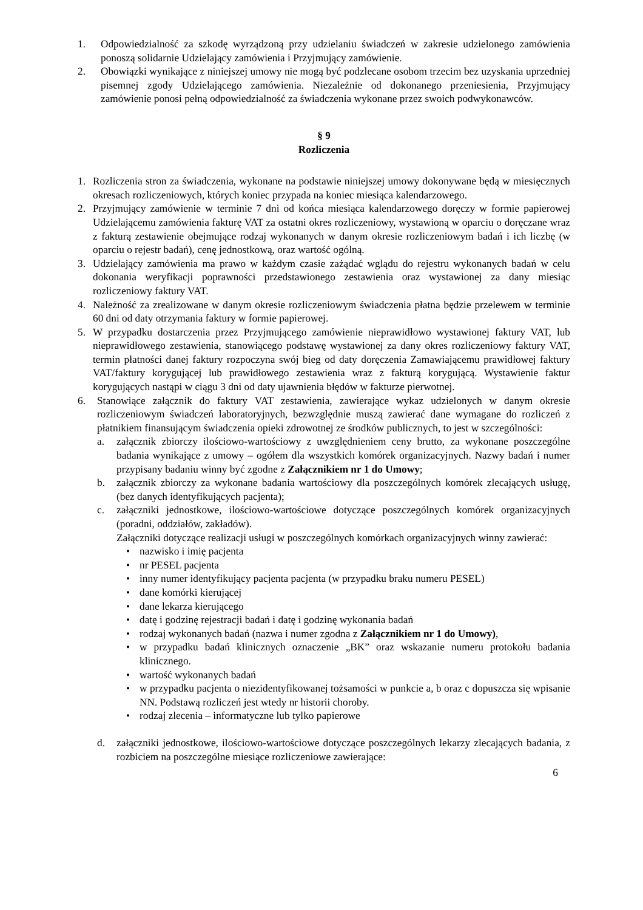1. Odpowiedzialność za szkodę wyrządzoną przy udzielaniu świadczeń w zakresie udzielonego zamówienia ponoszą solidarnie Udzielający zamówienia i Przyjmujący zamówienie.
2. Obowiązki wynikające z niniejszej umowy nie mogą być podzlecane osobom trzecim bez uzyskania uprzedniej pisemnej zgody Udzielającego zamówienia. Niezależnie od dokonanego przeniesienia, Przyjmujący zamówienie ponosi pełną odpowiedzialność za świadczenia wykonane przez swoich podwykonawców.
§ 9
Rozliczenia
1. Rozliczenia stron za świadczenia, wykonane na podstawie niniejszej umowy dokonywane będą w miesięcznych okresach rozliczeniowych, których koniec przypada na koniec miesiąca kalendarzowego.
2. Przyjmujący zamówienie w terminie 7 dni od końca miesiąca kalendarzowego doręczy w formie papierowej Udzielającemu zamówienia fakturę VAT za ostatni okres rozliczeniowy, wystawioną w oparciu o doręczane wraz z fakturą zestawienie obejmujące rodzaj wykonanych w danym okresie rozliczeniowym badań i ich liczbę (w oparciu o rejestr badań), cenę jednostkową, oraz wartość ogólną.
3. Udzielający zamówienia ma prawo w każdym czasie zażądać wglądu do rejestru wykonanych badań w celu dokonania weryfikacji poprawności przedstawionego zestawienia oraz wystawionej za dany miesiąc rozliczeniowy faktury VAT.
4. Należność za zrealizowane w danym okresie rozliczeniowym świadczenia płatna będzie przelewem w terminie 60 dni od daty otrzymania faktury w formie papierowej.
5. W przypadku dostarczenia przez Przyjmującego zamówienie nieprawidłowo wystawionej faktury VAT, lub nieprawidłowego zestawienia, stanowiącego podstawę wystawionej za dany okres rozliczeniowy faktury VAT, termin płatności danej faktury rozpoczyna swój bieg od daty doręczenia Zamawiającemu prawidłowej faktury VAT/faktury korygującej lub prawidłowego zestawienia wraz z fakturą korygującą. Wystawienie faktur korygujących nastąpi w ciągu 3 dni od daty ujawnienia błędów w fakturze pierwotnej.
6. Stanowiące załącznik do faktury VAT zestawienia, zawierające wykaz udzielonych w danym okresie rozliczeniowym świadczeń laboratoryjnych, bezwzględnie muszą zawierać dane wymagane do rozliczeń z płatnikiem finansującym świadczenia opieki zdrowotnej ze środków publicznych, to jest w szczególności:
a. załącznik zbiorczy ilościowo-wartościowy z uwzględnieniem ceny brutto, za wykonane poszczególne badania wynikające z umowy – ogółem dla wszystkich komórek organizacyjnych. Nazwy badań i numer przypisany badaniu winny być zgodne z Załącznikiem nr 1 do Umowy;
b. załącznik zbiorczy za wykonane badania wartościowy dla poszczególnych komórek zlecających usługę, (bez danych identyfikujących pacjenta);
c. załączniki jednostkowe, ilościowo-wartościowe dotyczące poszczególnych komórek organizacyjnych (poradni, oddziałów, zakładów).
Załączniki dotyczące realizacji usługi w poszczególnych komórkach organizacyjnych winny zawierać:
• nazwisko i imię pacjenta
• nr PESEL pacjenta
• inny numer identyfikujący pacjenta pacjenta (w przypadku braku numeru PESEL)
• dane komórki kierującej
• dane lekarza kierującego
• datę i godzinę rejestracji badań i datę i godzinę wykonania badań
• rodzaj wykonanych badań (nazwa i numer zgodna z Załącznikiem nr 1 do Umowy),
• w przypadku badań klinicznych oznaczenie „BK” oraz wskazanie numeru protokołu badania klinicznego.
• wartość wykonanych badań
• w przypadku pacjenta o niezidentyfikowanej tożsamości w punkcie a, b oraz c dopuszcza się wpisanie NN. Podstawą rozliczeń jest wtedy nr historii choroby.
• rodzaj zlecenia – informatyczne lub tylko papierowe
d. załączniki jednostkowe, ilościowo-wartościowe dotyczące poszczególnych lekarzy zlecających badania, z rozbiciem na poszczególne miesiące rozliczeniowe zawierające:
6